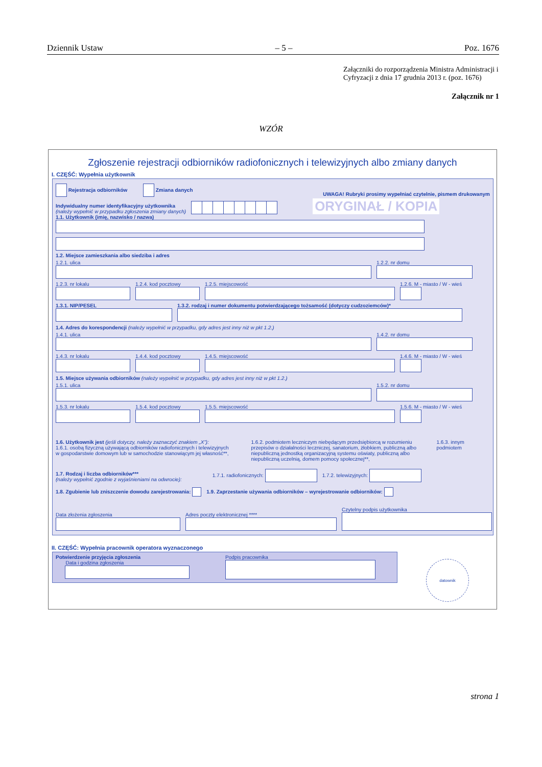Dziennik Ustaw – 5 – Poz. 1676
Załączniki do rozporządzenia Ministra Administracji i Cyfryzacji z dnia 17 grudnia 2013 r. (poz. 1676)
Załącznik nr 1
WZÓR
Zgłoszenie rejestracji odbiorników radiofonicznych i telewizyjnych albo zmiany danych
I. CZĘŚĆ: Wypełnia użytkownik
Rejestracja odbiorników Zmiana danych UWAGA! Rubryki prosimy wypełniać czytelnie, pismem drukowanym
Indywidualny numer identyfikacyjny użytkownika
(należy wypełnić w przypadku zgłoszenia zmiany danych) ORYGINAŁ / KOPIA
1.1. Użytkownik (imię, nazwisko / nazwa)
1.2. Miejsce zamieszkania albo siedziba i adres
1.2.1. ulica
1.2.2. nr domu
1.2.3. nr lokalu
1.2.4. kod pocztowy
1.2.5. miejscowość
1.2.6. M - miasto / W - wieś
1.3.1. NIP/PESEL
1.3.2. rodzaj i numer dokumentu potwierdzającego tożsamość (dotyczy cudzoziemców)*
1.4. Adres do korespondencji (należy wypełnić w przypadku, gdy adres jest inny niż w pkt 1.2.)
1.4.1. ulica
1.4.2. nr domu
1.4.3. nr lokalu
1.4.4. kod pocztowy
1.4.5. miejscowość
1.4.6. M - miasto / W - wieś
1.5. Miejsce używania odbiorników (należy wypełnić w przypadku, gdy adres jest inny niż w pkt 1.2.)
1.5.1. ulica
1.5.2. nr domu
1.5.3. nr lokalu
1.5.4. kod pocztowy
1.5.5. miejscowość
1.5.6. M - miasto / W - wieś
1.6. Użytkownik jest (jeśli dotyczy, należy zaznaczyć znakiem „X”):
1.6.1. osobą fizyczną używającą odbiorników radiofonicznych i telewizyjnych
w gospodarstwie domowym lub w samochodzie stanowiącym jej własność**, 1.6.2. podmiotem leczniczym niebędącym przedsiębiorcą w rozumieniu przepisów o działalności leczniczej, sanatorium, żłobkiem, publiczną albo niepubliczną jednostką organizacyjną systemu oświaty, publiczną albo niepubliczną uczelnią, domem pomocy społecznej**, 1.6.3. innym podmiotem
1.7. Rodzaj i liczba odbiorników***
(należy wypełnić zgodnie z wyjaśnieniami na odwrocie): 1.7.1. radiofonicznych: 1.7.2. telewizyjnych:
1.8. Zgubienie lub zniszczenie dowodu zarejestrowania: 1.9. Zaprzestanie używania odbiorników – wyrejestrowanie odbiorników:
Data złożenia zgłoszenia
Adres poczty elektronicznej ****
Czytelny podpis użytkownika
II. CZĘŚĆ: Wypełnia pracownik operatora wyznaczonego
Potwierdzenie przyjęcia zgłoszenia
Data i godzina zgłoszenia
Podpis pracownika
datownik
strona 1